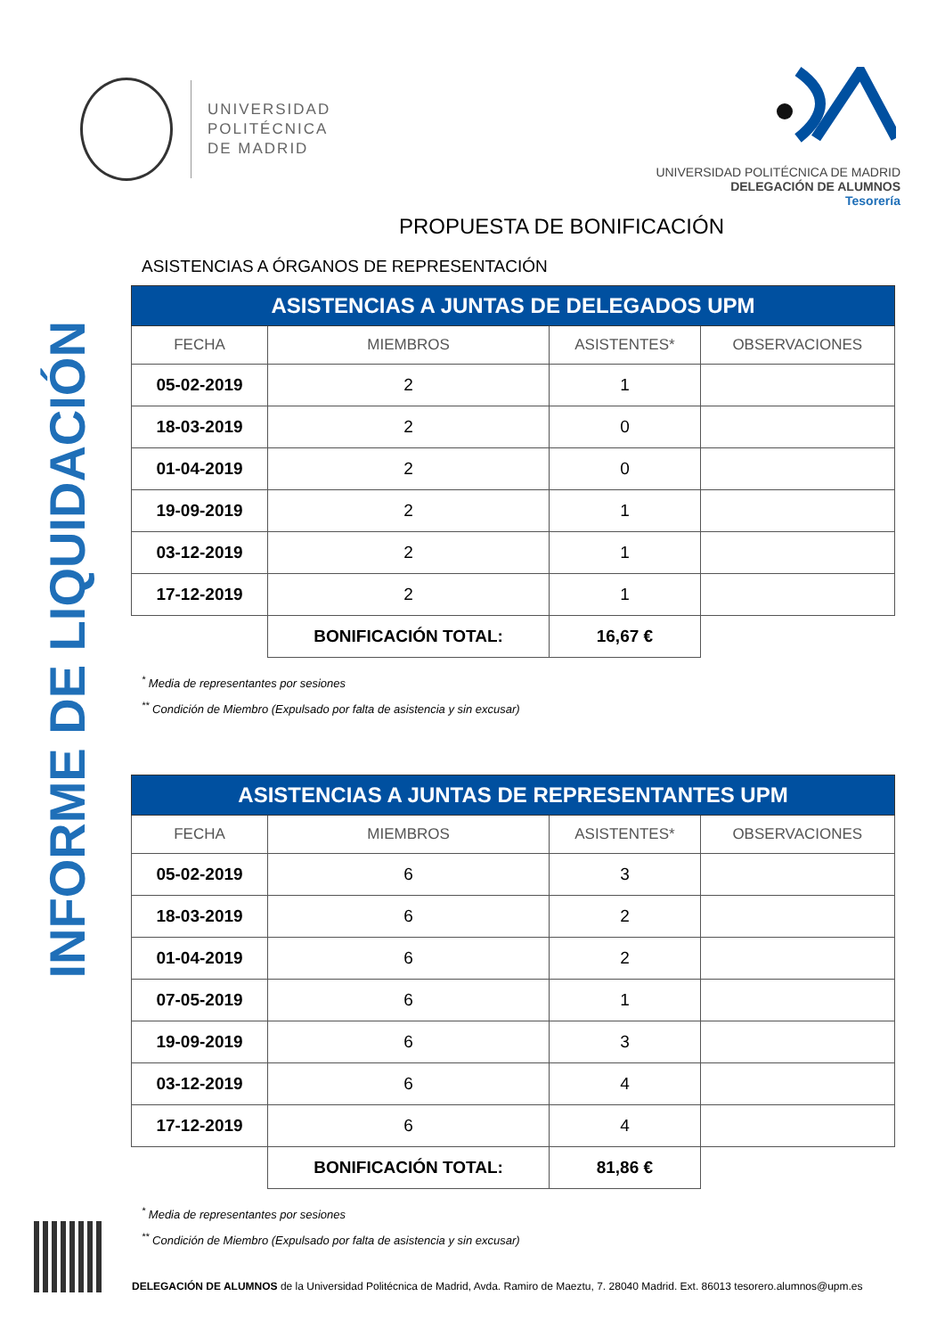INFORME DE LIQUIDACIÓN
UNIVERSIDAD
POLITÉCNICA
DE MADRID
UNIVERSIDAD POLITÉCNICA DE MADRID
DELEGACIÓN DE ALUMNOS
Tesorería
PROPUESTA DE BONIFICACIÓN
ASISTENCIAS A ÓRGANOS DE REPRESENTACIÓN
| ASISTENCIAS A JUNTAS DE DELEGADOS UPM | | | |
| --- | --- | --- | --- |
| FECHA | MIEMBROS | ASISTENTES* | OBSERVACIONES |
| 05-02-2019 | 2 | 1 | |
| 18-03-2019 | 2 | 0 | |
| 01-04-2019 | 2 | 0 | |
| 19-09-2019 | 2 | 1 | |
| 03-12-2019 | 2 | 1 | |
| 17-12-2019 | 2 | 1 | |
| | BONIFICACIÓN TOTAL: | 16,67 € | |
<sup>*</sup> Media de representantes por sesiones
<sup>**</sup> Condición de Miembro (Expulsado por falta de asistencia y sin excusar)
| ASISTENCIAS A JUNTAS DE REPRESENTANTES UPM | | | |
| --- | --- | --- | --- |
| FECHA | MIEMBROS | ASISTENTES* | OBSERVACIONES |
| 05-02-2019 | 6 | 3 | |
| 18-03-2019 | 6 | 2 | |
| 01-04-2019 | 6 | 2 | |
| 07-05-2019 | 6 | 1 | |
| 19-09-2019 | 6 | 3 | |
| 03-12-2019 | 6 | 4 | |
| 17-12-2019 | 6 | 4 | |
| | BONIFICACIÓN TOTAL: | 81,86 € | |
<sup>*</sup> Media de representantes por sesiones
<sup>**</sup> Condición de Miembro (Expulsado por falta de asistencia y sin excusar)
DELEGACIÓN DE ALUMNOS de la Universidad Politécnica de Madrid, Avda. Ramiro de Maeztu, 7. 28040 Madrid. Ext. 86013 tesorero.alumnos@upm.es